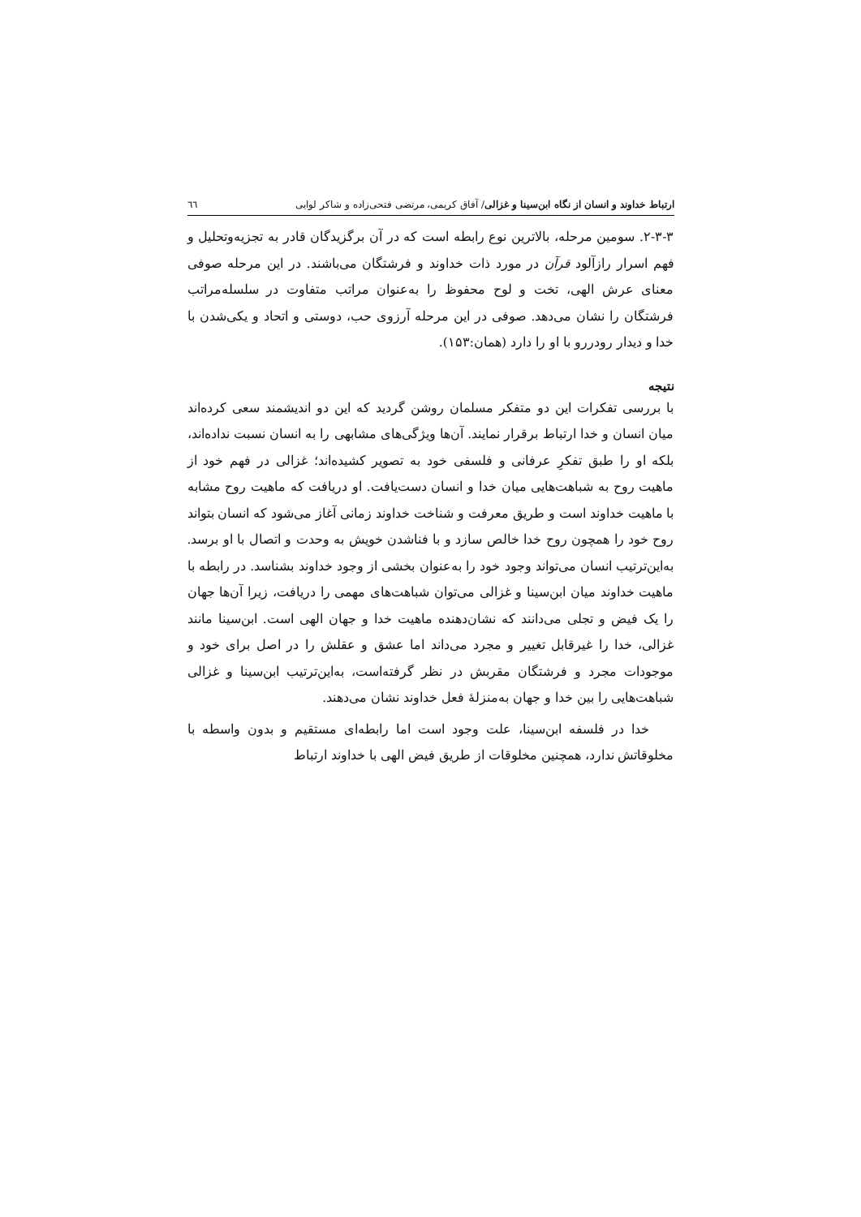ارتباط خداوند و انسان از نگاه ابن‌سینا و غزالی/ آفاق کریمی، مرتضی فتحی‌زاده و شاکر لوایی ٦٦
۲-۳-۳. سومین مرحله، بالاترین نوع رابطه است که در آن برگزیدگان قادر به تجزیه‌وتحلیل و فهم اسرار رازآلود قرآن در مورد ذات خداوند و فرشتگان می‌باشند. در این مرحله صوفی معنای عرش الهی، تخت و لوح محفوظ را به‌عنوان مراتب متفاوت در سلسله‌مراتب فرشتگان را نشان می‌دهد. صوفی در این مرحله آرزوی حب، دوستی و اتحاد و یکی‌شدن با خدا و دیدار رودررو با او را دارد (همان:۱۵۳).
نتیجه
با بررسی تفکرات این دو متفکر مسلمان روشن گردید که این دو اندیشمند سعی کرده‌اند میان انسان و خدا ارتباط برقرار نمایند. آن‌ها ویژگی‌های مشابهی را به انسان نسبت نداده‌اند، بلکه او را طبق تفکرِ عرفانی و فلسفی خود به تصویر کشیده‌اند؛ غزالی در فهم خود از ماهیت روح به شباهت‌هایی میان خدا و انسان دست‌یافت. او دریافت که ماهیت روح مشابه با ماهیت خداوند است و طریق معرفت و شناخت خداوند زمانی آغاز می‌شود که انسان بتواند روح خود را همچون روح خدا خالص سازد و با فناشدن خویش به وحدت و اتصال با او برسد. به‌این‌ترتیب انسان می‌تواند وجود خود را به‌عنوان بخشی از وجود خداوند بشناسد. در رابطه با ماهیت خداوند میان ابن‌سینا و غزالی می‌توان شباهت‌های مهمی را دریافت، زیرا آن‌ها جهان را یک فیض و تجلی می‌دانند که نشان‌دهنده ماهیت خدا و جهان الهی است. ابن‌سینا مانند غزالی، خدا را غیرقابل تغییر و مجرد می‌داند اما عشق و عقلش را در اصل برای خود و موجودات مجرد و فرشتگان مقربش در نظر گرفته‌است، به‌این‌ترتیب ابن‌سینا و غزالی شباهت‌هایی را بین خدا و جهان به‌منزلهٔ فعل خداوند نشان می‌دهند.
خدا در فلسفه ابن‌سینا، علت وجود است اما رابطه‌ای مستقیم و بدون واسطه با مخلوقاتش ندارد، همچنین مخلوقات از طریق فیض الهی با خداوند ارتباط